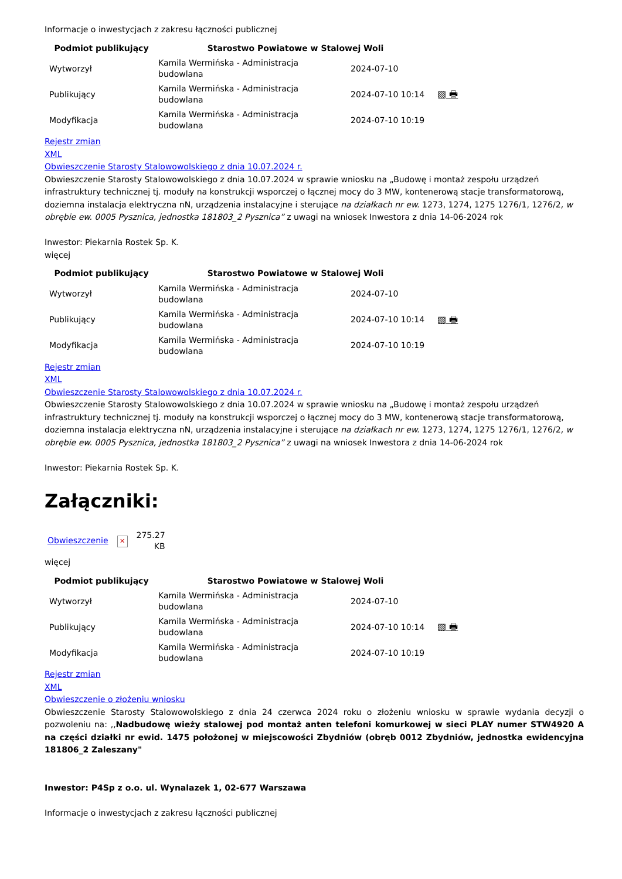Informacje o inwestycjach z zakresu łączności publicznej
| Podmiot publikujący | Starostwo Powiatowe w Stalowej Woli | | |
| --- | --- | --- | --- |
| Wytworzył | Kamila Wermińska - Administracja budowlana | 2024-07-10 | |
| Publikujący | Kamila Wermińska - Administracja budowlana | 2024-07-10 10:14 | ▧ 🖶 |
| Modyfikacja | Kamila Wermińska - Administracja budowlana | 2024-07-10 10:19 | |
Rejestr zmian
XML
Obwieszczenie Starosty Stalowowolskiego z dnia 10.07.2024 r.
Obwieszczenie Starosty Stalowowolskiego z dnia 10.07.2024 w sprawie wniosku na „Budowę i montaż zespołu urządzeń infrastruktury technicznej tj. moduły na konstrukcji wsporczej o łącznej mocy do 3 MW, kontenerową stacje transformatorową, doziemna instalacja elektryczna nN, urządzenia instalacyjne i sterujące na działkach nr ew. 1273, 1274, 1275 1276/1, 1276/2, w obrębie ew. 0005 Pysznica, jednostka 181803_2 Pysznica” z uwagi na wniosek Inwestora z dnia 14-06-2024 rok
Inwestor: Piekarnia Rostek Sp. K.
więcej
| Podmiot publikujący | Starostwo Powiatowe w Stalowej Woli | | |
| --- | --- | --- | --- |
| Wytworzył | Kamila Wermińska - Administracja budowlana | 2024-07-10 | |
| Publikujący | Kamila Wermińska - Administracja budowlana | 2024-07-10 10:14 | ▧ 🖶 |
| Modyfikacja | Kamila Wermińska - Administracja budowlana | 2024-07-10 10:19 | |
Rejestr zmian
XML
Obwieszczenie Starosty Stalowowolskiego z dnia 10.07.2024 r.
Obwieszczenie Starosty Stalowowolskiego z dnia 10.07.2024 w sprawie wniosku na „Budowę i montaż zespołu urządzeń infrastruktury technicznej tj. moduły na konstrukcji wsporczej o łącznej mocy do 3 MW, kontenerową stacje transformatorową, doziemna instalacja elektryczna nN, urządzenia instalacyjne i sterujące na działkach nr ew. 1273, 1274, 1275 1276/1, 1276/2, w obrębie ew. 0005 Pysznica, jednostka 181803_2 Pysznica” z uwagi na wniosek Inwestora z dnia 14-06-2024 rok
Inwestor: Piekarnia Rostek Sp. K.
Załączniki:
| Obwieszczenie | ✕ | 275.27 KB |
więcej
| Podmiot publikujący | Starostwo Powiatowe w Stalowej Woli | | |
| --- | --- | --- | --- |
| Wytworzył | Kamila Wermińska - Administracja budowlana | 2024-07-10 | |
| Publikujący | Kamila Wermińska - Administracja budowlana | 2024-07-10 10:14 | ▧ 🖶 |
| Modyfikacja | Kamila Wermińska - Administracja budowlana | 2024-07-10 10:19 | |
Rejestr zmian
XML
Obwieszczenie o złożeniu wniosku
Obwieszczenie Starosty Stalowowolskiego z dnia 24 czerwca 2024 roku o złożeniu wniosku w sprawie wydania decyzji o pozwoleniu na: ,,Nadbudowę wieży stalowej pod montaż anten telefoni komurkowej w sieci PLAY numer STW4920 A na części działki nr ewid. 1475 położonej w miejscowości Zbydniów (obręb 0012 Zbydniów, jednostka ewidencyjna 181806_2 Zaleszany"
Inwestor: P4Sp z o.o. ul. Wynalazek 1, 02-677 Warszawa
Informacje o inwestycjach z zakresu łączności publicznej